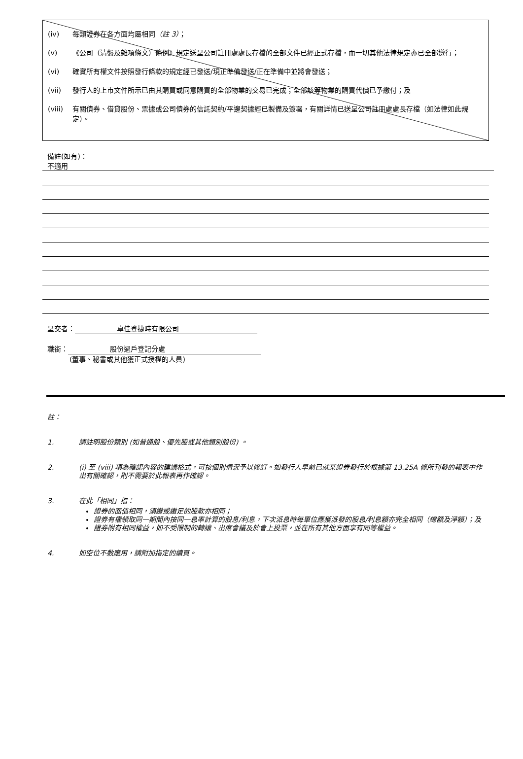(iv) 每類證券在各方面均屬相同（註 3）；
(v) 《公司（清盤及雜項條文）條例》規定送呈公司註冊處處長存檔的全部文件已經正式存檔，而一切其他法律規定亦已全部遵行；
(vi) 確實所有權文件按照發行條款的規定經已發送/現正準備發送/正在準備中並將會發送；
(vii) 發行人的上市文件所示已由其購買或同意購買的全部物業的交易已完成；全部該等物業的購買代價已予繳付；及
(viii) 有關債券、借貸股份、票據或公司債券的信託契約/平邊契據經已製備及簽署，有關詳情已送呈公司註冊處處長存檔（如法律如此規定）。
備註(如有)：
不適用
呈交者： 卓佳登捷時有限公司
職銜： 股份過戶登記分處
(董事、秘書或其他獲正式授權的人員)
註：
1. 請註明股份類別 (如普通股、優先股或其他類別股份) 。
2. (i) 至 (viii) 項為確認內容的建議格式，可按個別情況予以修訂。如發行人早前已就某證券發行於根據第 13.25A 條所刊發的報表中作出有關確認，則不需要於此報表再作確認。
3. 在此「相同」指：
證券的面值相同，須繳或繳足的股款亦相同；
證券有權領取同一期間內按同一息率計算的股息/利息，下次派息時每單位應獲派發的股息/利息額亦完全相同（總額及淨額）；及
證券附有相同權益，如不受限制的轉讓、出席會議及於會上投票，並在所有其他方面享有同等權益。
4. 如空位不敷應用，請附加指定的續頁。